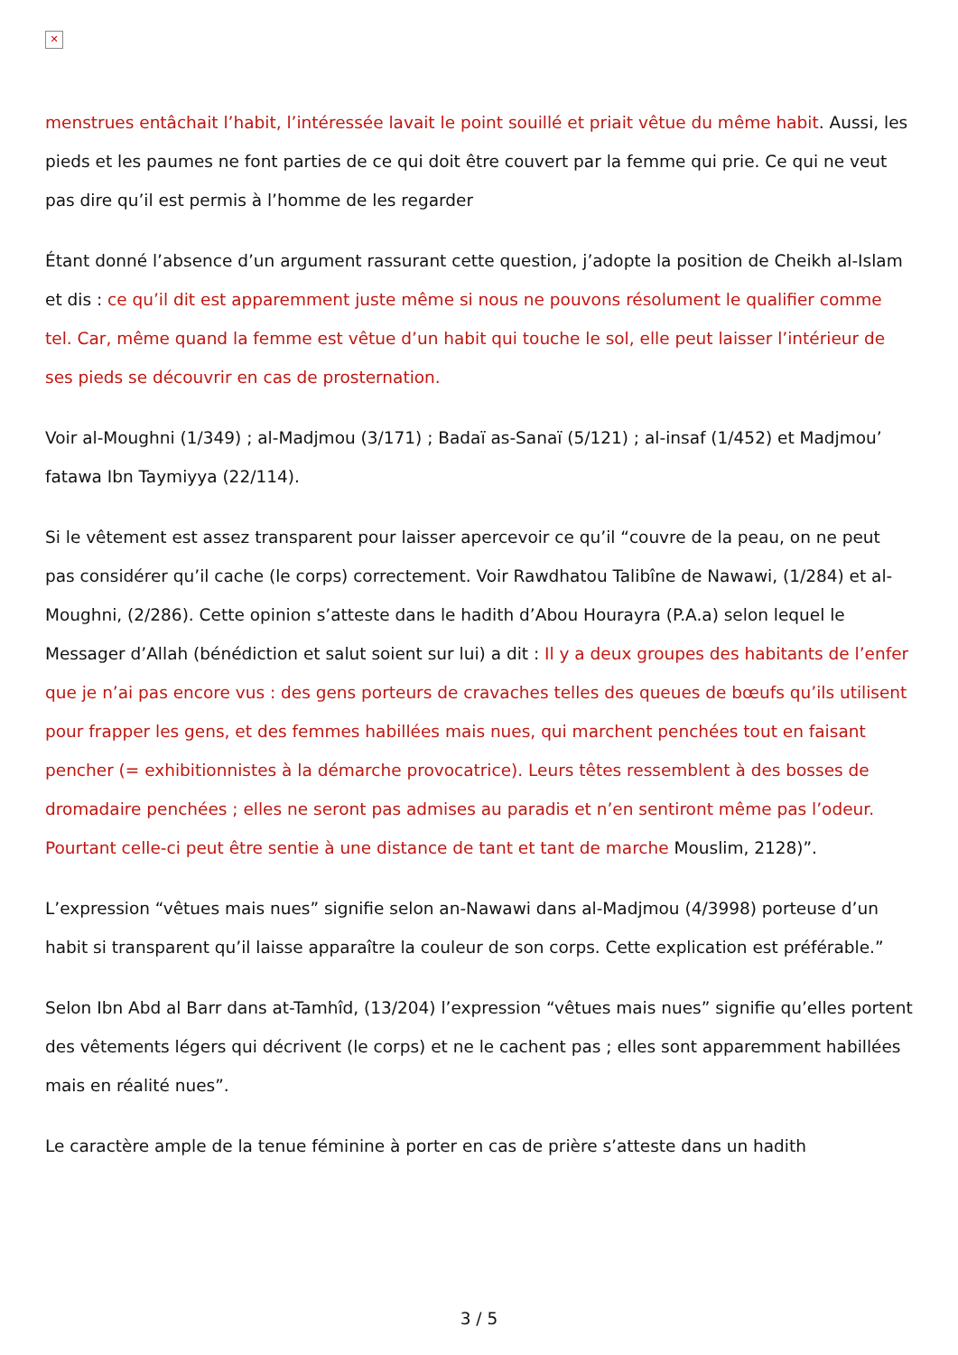✕
menstrues entâchait l’habit, l’intéressée lavait le point souillé et priait vêtue du même habit. Aussi, les pieds et les paumes ne font parties de ce qui doit être couvert par la femme qui prie. Ce qui ne veut pas dire qu’il est permis à l’homme de les regarder
Étant donné l’absence d’un argument rassurant cette question, j’adopte la position de Cheikh al-Islam et dis : ce qu’il dit est apparemment juste même si nous ne pouvons résolument le qualifier comme tel. Car, même quand la femme est vêtue d’un habit qui touche le sol, elle peut laisser l’intérieur de ses pieds se découvrir en cas de prosternation.
Voir al-Moughni (1/349) ; al-Madjmou (3/171) ; Badaï as-Sanaï (5/121) ; al-insaf (1/452) et Madjmou’ fatawa Ibn Taymiyya (22/114).
Si le vêtement est assez transparent pour laisser apercevoir ce qu’il “couvre de la peau, on ne peut pas considérer qu’il cache (le corps) correctement. Voir Rawdhatou Talibîne de Nawawi, (1/284) et al-Moughni, (2/286). Cette opinion s’atteste dans le hadith d’Abou Hourayra (P.A.a) selon lequel le Messager d’Allah (bénédiction et salut soient sur lui) a dit : Il y a deux groupes des habitants de l’enfer que je n’ai pas encore vus : des gens porteurs de cravaches telles des queues de bœufs qu’ils utilisent pour frapper les gens, et des femmes habillées mais nues, qui marchent penchées tout en faisant pencher (= exhibitionnistes à la démarche provocatrice). Leurs têtes ressemblent à des bosses de dromadaire penchées ; elles ne seront pas admises au paradis et n’en sentiront même pas l’odeur. Pourtant celle-ci peut être sentie à une distance de tant et tant de marche Mouslim, 2128)”.
L’expression “vêtues mais nues” signifie selon an-Nawawi dans al-Madjmou (4/3998) porteuse d’un habit si transparent qu’il laisse apparaître la couleur de son corps. Cette explication est préférable.”
Selon Ibn Abd al Barr dans at-Tamhîd, (13/204) l’expression “vêtues mais nues” signifie qu’elles portent des vêtements légers qui décrivent (le corps) et ne le cachent pas ; elles sont apparemment habillées mais en réalité nues”.
Le caractère ample de la tenue féminine à porter en cas de prière s’atteste dans un hadith
3 / 5